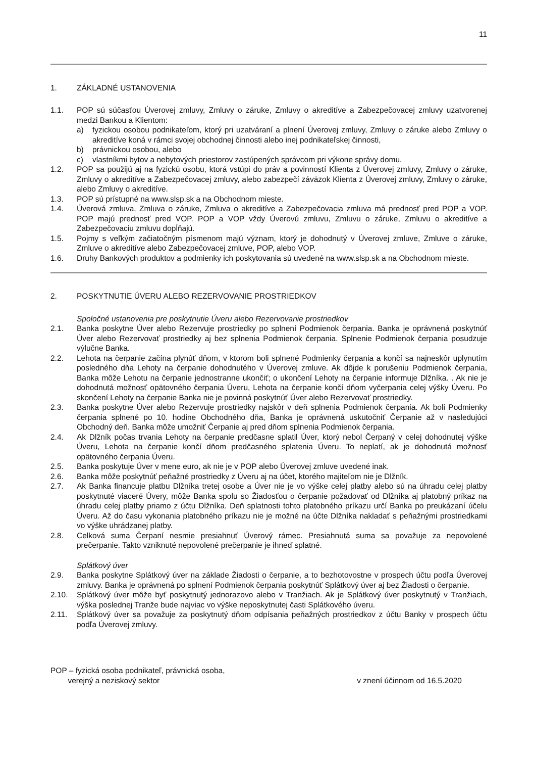11
1. ZÁKLADNÉ USTANOVENIA
1.1. POP sú súčasťou Úverovej zmluvy, Zmluvy o záruke, Zmluvy o akreditíve a Zabezpečovacej zmluvy uzatvorenej medzi Bankou a Klientom:
a) fyzickou osobou podnikateľom, ktorý pri uzatváraní a plnení Úverovej zmluvy, Zmluvy o záruke alebo Zmluvy o akreditíve koná v rámci svojej obchodnej činnosti alebo inej podnikateľskej činnosti,
b) právnickou osobou, alebo
c) vlastníkmi bytov a nebytových priestorov zastúpených správcom pri výkone správy domu.
1.2. POP sa použijú aj na fyzickú osobu, ktorá vstúpi do práv a povinností Klienta z Úverovej zmluvy, Zmluvy o záruke, Zmluvy o akreditíve a Zabezpečovacej zmluvy, alebo zabezpečí záväzok Klienta z Úverovej zmluvy, Zmluvy o záruke, alebo Zmluvy o akreditíve.
1.3. POP sú prístupné na www.slsp.sk a na Obchodnom mieste.
1.4. Úverová zmluva, Zmluva o záruke, Zmluva o akreditíve a Zabezpečovacia zmluva má prednosť pred POP a VOP. POP majú prednosť pred VOP. POP a VOP vždy Úverovú zmluvu, Zmluvu o záruke, Zmluvu o akreditíve a Zabezpečovaciu zmluvu dopĺňajú.
1.5. Pojmy s veľkým začiatočným písmenom majú význam, ktorý je dohodnutý v Úverovej zmluve, Zmluve o záruke, Zmluve o akreditíve alebo Zabezpečovacej zmluve, POP, alebo VOP.
1.6. Druhy Bankových produktov a podmienky ich poskytovania sú uvedené na www.slsp.sk a na Obchodnom mieste.
2. POSKYTNUTIE ÚVERU ALEBO REZERVOVANIE PROSTRIEDKOV
Spoločné ustanovenia pre poskytnutie Úveru alebo Rezervovanie prostriedkov
2.1. Banka poskytne Úver alebo Rezervuje prostriedky po splnení Podmienok čerpania. Banka je oprávnená poskytnúť Úver alebo Rezervovať prostriedky aj bez splnenia Podmienok čerpania. Splnenie Podmienok čerpania posudzuje výlučne Banka.
2.2. Lehota na čerpanie začína plynúť dňom, v ktorom boli splnené Podmienky čerpania a končí sa najneskôr uplynutím posledného dňa Lehoty na čerpanie dohodnutého v Úverovej zmluve. Ak dôjde k porušeniu Podmienok čerpania, Banka môže Lehotu na čerpanie jednostranne ukončiť; o ukončení Lehoty na čerpanie informuje Dlžníka. . Ak nie je dohodnutá možnosť opätovného čerpania Úveru, Lehota na čerpanie končí dňom vyčerpania celej výšky Úveru. Po skončení Lehoty na čerpanie Banka nie je povinná poskytnúť Úver alebo Rezervovať prostriedky.
2.3. Banka poskytne Úver alebo Rezervuje prostriedky najskôr v deň splnenia Podmienok čerpania. Ak boli Podmienky čerpania splnené po 10. hodine Obchodného dňa, Banka je oprávnená uskutočniť Čerpanie až v nasledujúci Obchodný deň. Banka môže umožniť Čerpanie aj pred dňom splnenia Podmienok čerpania.
2.4. Ak Dlžník počas trvania Lehoty na čerpanie predčasne splatil Úver, ktorý nebol Čerpaný v celej dohodnutej výške Úveru, Lehota na čerpanie končí dňom predčasného splatenia Úveru. To neplatí, ak je dohodnutá možnosť opätovného čerpania Úveru.
2.5. Banka poskytuje Úver v mene euro, ak nie je v POP alebo Úverovej zmluve uvedené inak.
2.6. Banka môže poskytnúť peňažné prostriedky z Úveru aj na účet, ktorého majiteľom nie je Dlžník.
2.7. Ak Banka financuje platbu Dlžníka tretej osobe a Úver nie je vo výške celej platby alebo sú na úhradu celej platby poskytnuté viaceré Úvery, môže Banka spolu so Žiadosťou o čerpanie požadovať od Dlžníka aj platobný príkaz na úhradu celej platby priamo z účtu Dlžníka. Deň splatnosti tohto platobného príkazu určí Banka po preukázaní účelu Úveru. Až do času vykonania platobného príkazu nie je možné na účte Dlžníka nakladať s peňažnými prostriedkami vo výške uhrádzanej platby.
2.8. Celková suma Čerpaní nesmie presiahnuť Úverový rámec. Presiahnutá suma sa považuje za nepovolené prečerpanie. Takto vzniknuté nepovolené prečerpanie je ihneď splatné.
Splátkový úver
2.9. Banka poskytne Splátkový úver na základe Žiadosti o čerpanie, a to bezhotovostne v prospech účtu podľa Úverovej zmluvy. Banka je oprávnená po splnení Podmienok čerpania poskytnúť Splátkový úver aj bez Žiadosti o čerpanie.
2.10. Splátkový úver môže byť poskytnutý jednorazovo alebo v Tranžiach. Ak je Splátkový úver poskytnutý v Tranžiach, výška poslednej Tranže bude najviac vo výške neposkytnutej časti Splátkového úveru.
2.11. Splátkový úver sa považuje za poskytnutý dňom odpísania peňažných prostriedkov z účtu Banky v prospech účtu podľa Úverovej zmluvy.
POP – fyzická osoba podnikateľ, právnická osoba,
verejný a neziskový sektor
v znení účinnom od 16.5.2020